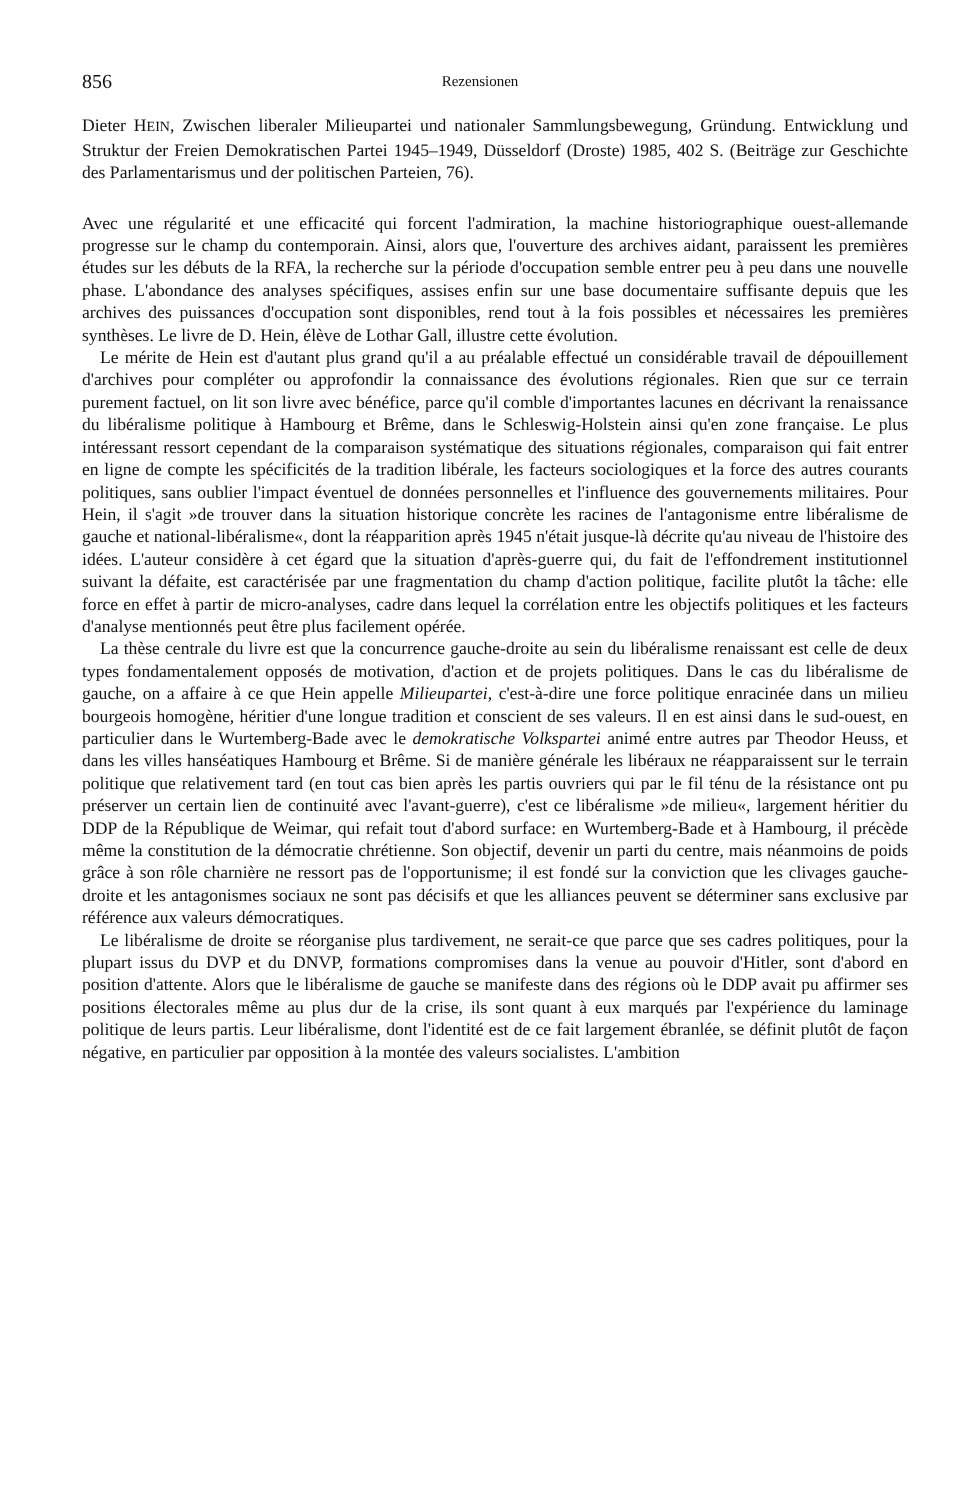856 Rezensionen
Dieter HEIN, Zwischen liberaler Milieupartei und nationaler Sammlungsbewegung, Gründung. Entwicklung und Struktur der Freien Demokratischen Partei 1945–1949, Düsseldorf (Droste) 1985, 402 S. (Beiträge zur Geschichte des Parlamentarismus und der politischen Parteien, 76).
Avec une régularité et une efficacité qui forcent l'admiration, la machine historiographique ouest-allemande progresse sur le champ du contemporain. Ainsi, alors que, l'ouverture des archives aidant, paraissent les premières études sur les débuts de la RFA, la recherche sur la période d'occupation semble entrer peu à peu dans une nouvelle phase. L'abondance des analyses spécifiques, assises enfin sur une base documentaire suffisante depuis que les archives des puissances d'occupation sont disponibles, rend tout à la fois possibles et nécessaires les premières synthèses. Le livre de D. Hein, élève de Lothar Gall, illustre cette évolution.
Le mérite de Hein est d'autant plus grand qu'il a au préalable effectué un considérable travail de dépouillement d'archives pour compléter ou approfondir la connaissance des évolutions régionales. Rien que sur ce terrain purement factuel, on lit son livre avec bénéfice, parce qu'il comble d'importantes lacunes en décrivant la renaissance du libéralisme politique à Hambourg et Brême, dans le Schleswig-Holstein ainsi qu'en zone française. Le plus intéressant ressort cependant de la comparaison systématique des situations régionales, comparaison qui fait entrer en ligne de compte les spécificités de la tradition libérale, les facteurs sociologiques et la force des autres courants politiques, sans oublier l'impact éventuel de données personnelles et l'influence des gouvernements militaires. Pour Hein, il s'agit »de trouver dans la situation historique concrète les racines de l'antagonisme entre libéralisme de gauche et national-libéralisme«, dont la réapparition après 1945 n'était jusque-là décrite qu'au niveau de l'histoire des idées. L'auteur considère à cet égard que la situation d'après-guerre qui, du fait de l'effondrement institutionnel suivant la défaite, est caractérisée par une fragmentation du champ d'action politique, facilite plutôt la tâche: elle force en effet à partir de micro-analyses, cadre dans lequel la corrélation entre les objectifs politiques et les facteurs d'analyse mentionnés peut être plus facilement opérée.
La thèse centrale du livre est que la concurrence gauche-droite au sein du libéralisme renaissant est celle de deux types fondamentalement opposés de motivation, d'action et de projets politiques. Dans le cas du libéralisme de gauche, on a affaire à ce que Hein appelle Milieupartei, c'est-à-dire une force politique enracinée dans un milieu bourgeois homogène, héritier d'une longue tradition et conscient de ses valeurs. Il en est ainsi dans le sud-ouest, en particulier dans le Wurtemberg-Bade avec le demokratische Volkspartei animé entre autres par Theodor Heuss, et dans les villes hanséatiques Hambourg et Brême. Si de manière générale les libéraux ne réapparaissent sur le terrain politique que relativement tard (en tout cas bien après les partis ouvriers qui par le fil ténu de la résistance ont pu préserver un certain lien de continuité avec l'avant-guerre), c'est ce libéralisme »de milieu«, largement héritier du DDP de la République de Weimar, qui refait tout d'abord surface: en Wurtemberg-Bade et à Hambourg, il précède même la constitution de la démocratie chrétienne. Son objectif, devenir un parti du centre, mais néanmoins de poids grâce à son rôle charnière ne ressort pas de l'opportunisme; il est fondé sur la conviction que les clivages gauche-droite et les antagonismes sociaux ne sont pas décisifs et que les alliances peuvent se déterminer sans exclusive par référence aux valeurs démocratiques.
Le libéralisme de droite se réorganise plus tardivement, ne serait-ce que parce que ses cadres politiques, pour la plupart issus du DVP et du DNVP, formations compromises dans la venue au pouvoir d'Hitler, sont d'abord en position d'attente. Alors que le libéralisme de gauche se manifeste dans des régions où le DDP avait pu affirmer ses positions électorales même au plus dur de la crise, ils sont quant à eux marqués par l'expérience du laminage politique de leurs partis. Leur libéralisme, dont l'identité est de ce fait largement ébranlée, se définit plutôt de façon négative, en particulier par opposition à la montée des valeurs socialistes. L'ambition